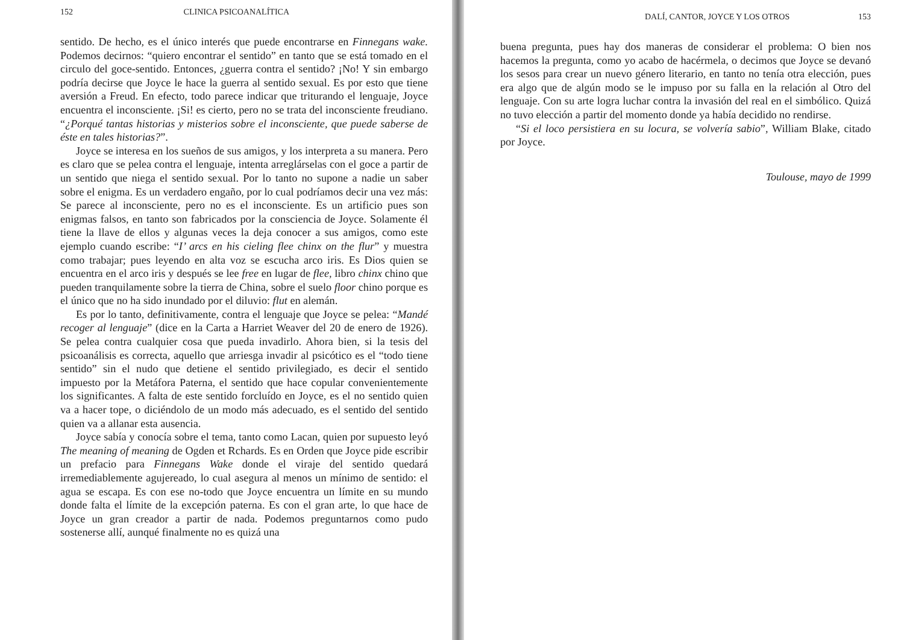152 CLINICA PSICOANALÍTICA
sentido. De hecho, es el único interés que puede encontrarse en Finnegans wake. Podemos decirnos: “quiero encontrar el sentido” en tanto que se está tomado en el circulo del goce-sentido. Entonces, ¿guerra contra el sentido? ¡No! Y sin embargo podría decirse que Joyce le hace la guerra al sentido sexual. Es por esto que tiene aversión a Freud. En efecto, todo parece indicar que triturando el lenguaje, Joyce encuentra el inconsciente. ¡Si! es cierto, pero no se trata del inconsciente freudiano. “¿Porqué tantas historias y misterios sobre el inconsciente, que puede saberse de éste en tales historias?”.
Joyce se interesa en los sueños de sus amigos, y los interpreta a su manera. Pero es claro que se pelea contra el lenguaje, intenta arreglárselas con el goce a partir de un sentido que niega el sentido sexual. Por lo tanto no supone a nadie un saber sobre el enigma. Es un verdadero engaño, por lo cual podríamos decir una vez más: Se parece al inconsciente, pero no es el inconsciente. Es un artificio pues son enigmas falsos, en tanto son fabricados por la consciencia de Joyce. Solamente él tiene la llave de ellos y algunas veces la deja conocer a sus amigos, como este ejemplo cuando escribe: “I’ arcs en his cieling flee chinx on the flur” y muestra como trabajar; pues leyendo en alta voz se escucha arco iris. Es Dios quien se encuentra en el arco iris y después se lee free en lugar de flee, libro chinx chino que pueden tranquilamente sobre la tierra de China, sobre el suelo floor chino porque es el único que no ha sido inundado por el diluvio: flut en alemán.
Es por lo tanto, definitivamente, contra el lenguaje que Joyce se pelea: “Mandé recoger al lenguaje” (dice en la Carta a Harriet Weaver del 20 de enero de 1926). Se pelea contra cualquier cosa que pueda invadirlo. Ahora bien, si la tesis del psicoanálisis es correcta, aquello que arriesga invadir al psicótico es el “todo tiene sentido” sin el nudo que detiene el sentido privilegiado, es decir el sentido impuesto por la Metáfora Paterna, el sentido que hace copular convenientemente los significantes. A falta de este sentido forcluído en Joyce, es el no sentido quien va a hacer tope, o diciéndolo de un modo más adecuado, es el sentido del sentido quien va a allanar esta ausencia.
Joyce sabía y conocía sobre el tema, tanto como Lacan, quien por supuesto leyó The meaning of meaning de Ogden et Rchards. Es en Orden que Joyce pide escribir un prefacio para Finnegans Wake donde el viraje del sentido quedará irremediablemente agujereado, lo cual asegura al menos un mínimo de sentido: el agua se escapa. Es con ese no-todo que Joyce encuentra un límite en su mundo donde falta el límite de la excepción paterna. Es con el gran arte, lo que hace de Joyce un gran creador a partir de nada. Podemos preguntarnos como pudo sostenerse allí, aunqué finalmente no es quizá una
DALÍ, CANTOR, JOYCE Y LOS OTROS 153
buena pregunta, pues hay dos maneras de considerar el problema: O bien nos hacemos la pregunta, como yo acabo de hacérmela, o decimos que Joyce se devanó los sesos para crear un nuevo género literario, en tanto no tenía otra elección, pues era algo que de algún modo se le impuso por su falla en la relación al Otro del lenguaje. Con su arte logra luchar contra la invasión del real en el simbólico. Quizá no tuvo elección a partir del momento donde ya había decidido no rendirse.
“Si el loco persistiera en su locura, se volvería sabio”, William Blake, citado por Joyce.
Toulouse, mayo de 1999